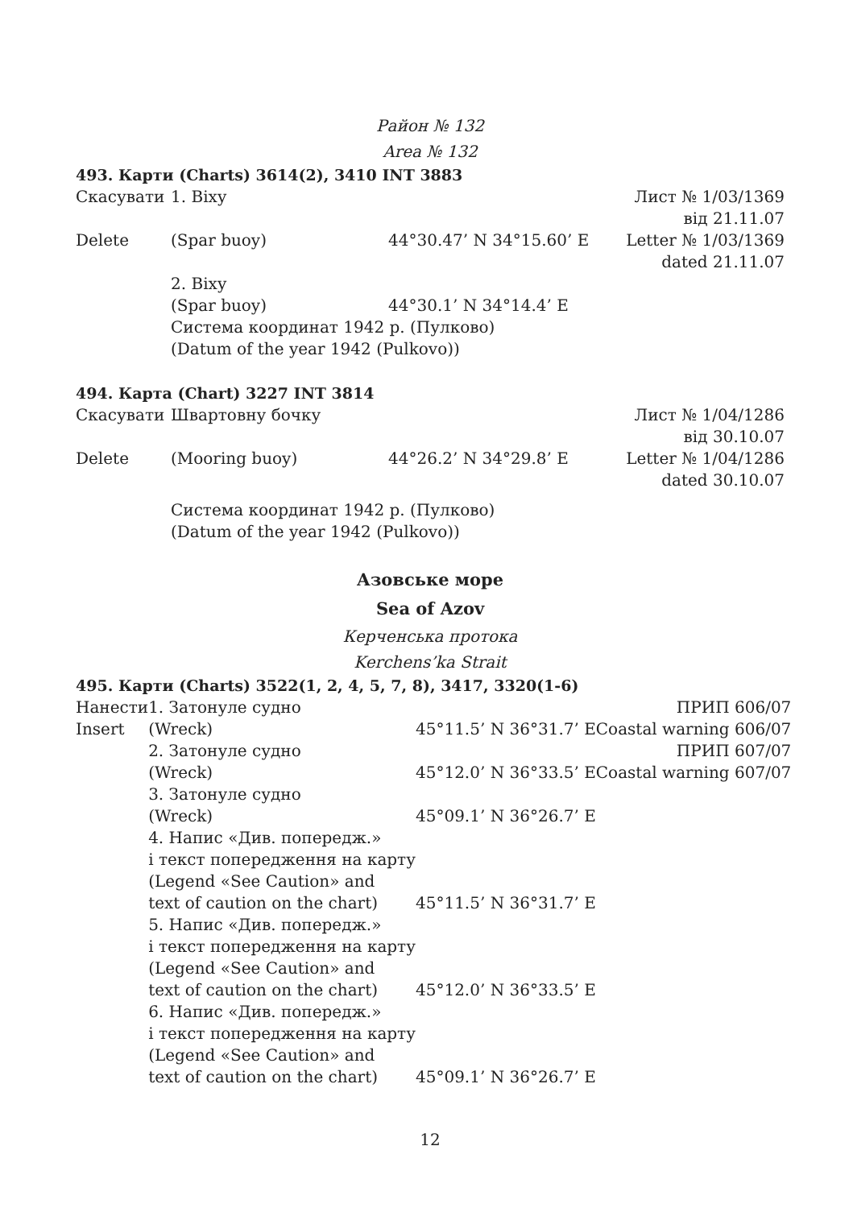Район № 132
Area № 132
493. Карти (Charts) 3614(2), 3410 INT 3883
| Скасувати | 1. Віху | | Лист № 1/03/1369 від 21.11.07 |
| Delete | (Spar buoy) | 44°30.47’ N 34°15.60’ E | Letter № 1/03/1369 dated 21.11.07 |
| | 2. Віху (Spar buoy) | 44°30.1’ N 34°14.4’ E | |
| | Система координат 1942 р. (Пулково) (Datum of the year 1942 (Pulkovo)) | | |
494. Карта (Chart) 3227 INT 3814
| Скасувати | Швартовну бочку | | Лист № 1/04/1286 від 30.10.07 |
| Delete | (Mooring buoy) | 44°26.2’ N 34°29.8’ E | Letter № 1/04/1286 dated 30.10.07 |
| | Система координат 1942 р. (Пулково) (Datum of the year 1942 (Pulkovo)) | | |
Азовське море
Sea of Azov
Керченська протока
Kerchens’ka Strait
495. Карти (Charts) 3522(1, 2, 4, 5, 7, 8), 3417, 3320(1-6)
| Нанести | 1. Затонуле судно | | ПРИП 606/07 |
| Insert | (Wreck) | 45°11.5’ N 36°31.7’ E | Coastal warning 606/07 |
| | 2. Затонуле судно | | ПРИП 607/07 |
| | (Wreck) | 45°12.0’ N 36°33.5’ E | Coastal warning 607/07 |
| | 3. Затонуле судно (Wreck) | 45°09.1’ N 36°26.7’ E | |
| | 4. Напис «Див. попередж.» і текст попередження на карту (Legend «See Caution» and text of caution on the chart) | 45°11.5’ N 36°31.7’ E | |
| | 5. Напис «Див. попередж.» і текст попередження на карту (Legend «See Caution» and text of caution on the chart) | 45°12.0’ N 36°33.5’ E | |
| | 6. Напис «Див. попередж.» і текст попередження на карту (Legend «See Caution» and text of caution on the chart) | 45°09.1’ N 36°26.7’ E | |
12